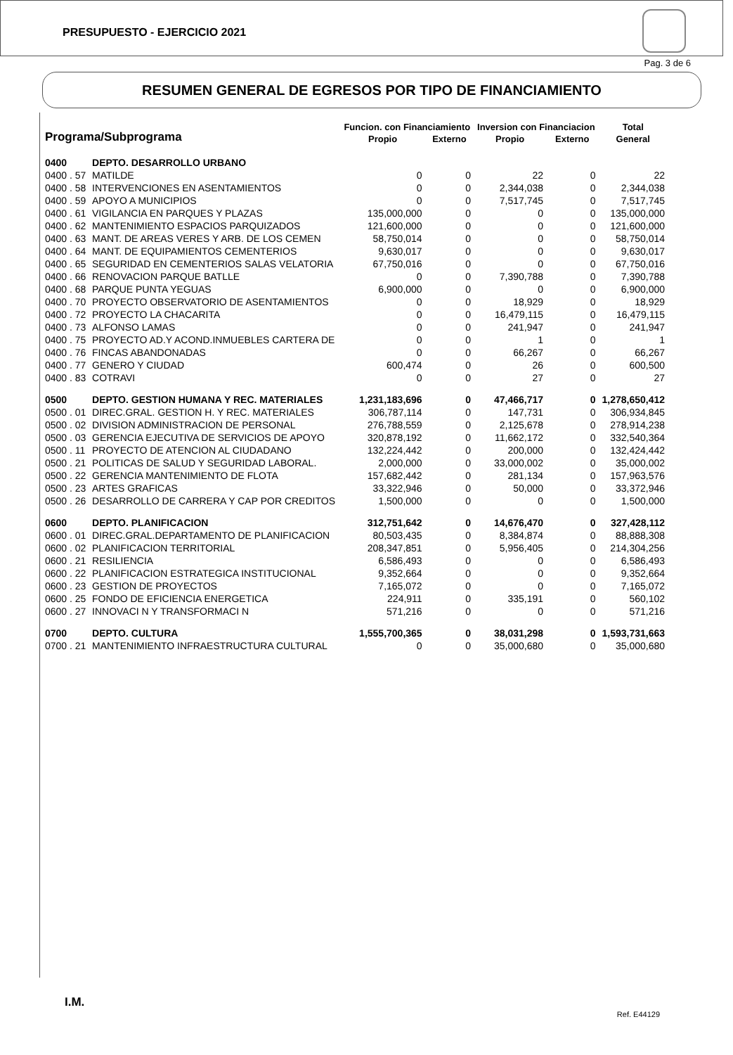PRESUPUESTO - EJERCICIO 2021
Pag. 3 de 6
RESUMEN GENERAL DE EGRESOS POR TIPO DE FINANCIAMIENTO
| Programa/Subprograma | | Funcion. con Financiamiento | | Inversion con Financiacion | | Total |
| --- | --- | --- | --- | --- | --- | --- |
| | | Propio | Externo | Propio | Externo | General |
| 0400 | DEPTO. DESARROLLO URBANO | | | | | |
| 0400 . 57 | MATILDE | 0 | 0 | 22 | 0 | 22 |
| 0400 . 58 | INTERVENCIONES EN ASENTAMIENTOS | 0 | 0 | 2,344,038 | 0 | 2,344,038 |
| 0400 . 59 | APOYO A MUNICIPIOS | 0 | 0 | 7,517,745 | 0 | 7,517,745 |
| 0400 . 61 | VIGILANCIA EN PARQUES Y PLAZAS | 135,000,000 | 0 | 0 | 0 | 135,000,000 |
| 0400 . 62 | MANTENIMIENTO ESPACIOS PARQUIZADOS | 121,600,000 | 0 | 0 | 0 | 121,600,000 |
| 0400 . 63 | MANT. DE AREAS VERES Y ARB. DE LOS CEMEN | 58,750,014 | 0 | 0 | 0 | 58,750,014 |
| 0400 . 64 | MANT. DE EQUIPAMIENTOS CEMENTERIOS | 9,630,017 | 0 | 0 | 0 | 9,630,017 |
| 0400 . 65 | SEGURIDAD EN CEMENTERIOS SALAS VELATORIA | 67,750,016 | 0 | 0 | 0 | 67,750,016 |
| 0400 . 66 | RENOVACION PARQUE BATLLE | 0 | 0 | 7,390,788 | 0 | 7,390,788 |
| 0400 . 68 | PARQUE PUNTA YEGUAS | 6,900,000 | 0 | 0 | 0 | 6,900,000 |
| 0400 . 70 | PROYECTO OBSERVATORIO DE ASENTAMIENTOS | 0 | 0 | 18,929 | 0 | 18,929 |
| 0400 . 72 | PROYECTO LA CHACARITA | 0 | 0 | 16,479,115 | 0 | 16,479,115 |
| 0400 . 73 | ALFONSO LAMAS | 0 | 0 | 241,947 | 0 | 241,947 |
| 0400 . 75 | PROYECTO AD.Y ACOND.INMUEBLES CARTERA DE | 0 | 0 | 1 | 0 | 1 |
| 0400 . 76 | FINCAS ABANDONADAS | 0 | 0 | 66,267 | 0 | 66,267 |
| 0400 . 77 | GENERO Y CIUDAD | 600,474 | 0 | 26 | 0 | 600,500 |
| 0400 . 83 | COTRAVI | 0 | 0 | 27 | 0 | 27 |
| 0500 | DEPTO. GESTION HUMANA Y REC. MATERIALES | 1,231,183,696 | 0 | 47,466,717 | 0 | 1,278,650,412 |
| 0500 . 01 | DIREC.GRAL. GESTION H. Y REC. MATERIALES | 306,787,114 | 0 | 147,731 | 0 | 306,934,845 |
| 0500 . 02 | DIVISION ADMINISTRACION DE PERSONAL | 276,788,559 | 0 | 2,125,678 | 0 | 278,914,238 |
| 0500 . 03 | GERENCIA EJECUTIVA DE SERVICIOS DE APOYO | 320,878,192 | 0 | 11,662,172 | 0 | 332,540,364 |
| 0500 . 11 | PROYECTO DE ATENCION AL CIUDADANO | 132,224,442 | 0 | 200,000 | 0 | 132,424,442 |
| 0500 . 21 | POLITICAS DE SALUD Y SEGURIDAD LABORAL. | 2,000,000 | 0 | 33,000,002 | 0 | 35,000,002 |
| 0500 . 22 | GERENCIA MANTENIMIENTO DE FLOTA | 157,682,442 | 0 | 281,134 | 0 | 157,963,576 |
| 0500 . 23 | ARTES GRAFICAS | 33,322,946 | 0 | 50,000 | 0 | 33,372,946 |
| 0500 . 26 | DESARROLLO DE CARRERA Y CAP POR CREDITOS | 1,500,000 | 0 | 0 | 0 | 1,500,000 |
| 0600 | DEPTO. PLANIFICACION | 312,751,642 | 0 | 14,676,470 | 0 | 327,428,112 |
| 0600 . 01 | DIREC.GRAL.DEPARTAMENTO DE PLANIFICACION | 80,503,435 | 0 | 8,384,874 | 0 | 88,888,308 |
| 0600 . 02 | PLANIFICACION TERRITORIAL | 208,347,851 | 0 | 5,956,405 | 0 | 214,304,256 |
| 0600 . 21 | RESILIENCIA | 6,586,493 | 0 | 0 | 0 | 6,586,493 |
| 0600 . 22 | PLANIFICACION ESTRATEGICA INSTITUCIONAL | 9,352,664 | 0 | 0 | 0 | 9,352,664 |
| 0600 . 23 | GESTION DE PROYECTOS | 7,165,072 | 0 | 0 | 0 | 7,165,072 |
| 0600 . 25 | FONDO DE EFICIENCIA ENERGETICA | 224,911 | 0 | 335,191 | 0 | 560,102 |
| 0600 . 27 | INNOVACI N Y TRANSFORMACI N | 571,216 | 0 | 0 | 0 | 571,216 |
| 0700 | DEPTO. CULTURA | 1,555,700,365 | 0 | 38,031,298 | 0 | 1,593,731,663 |
| 0700 . 21 | MANTENIMIENTO INFRAESTRUCTURA CULTURAL | 0 | 0 | 35,000,680 | 0 | 35,000,680 |
I.M.
Ref. E44129